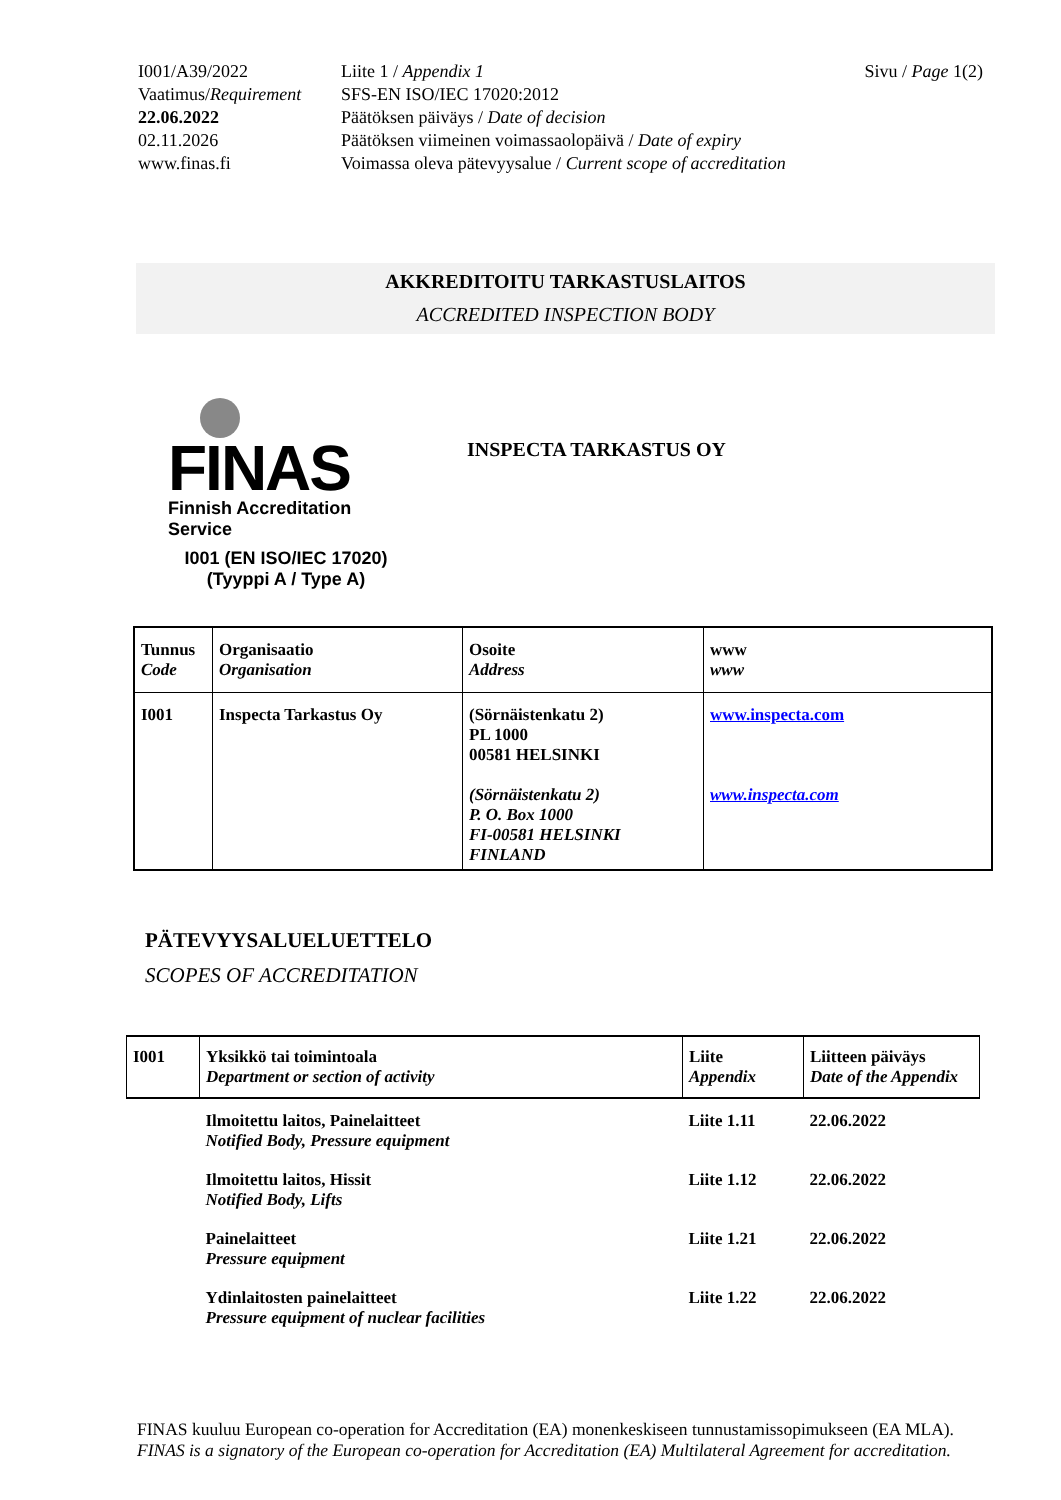I001/A39/2022
Vaatimus/Requirement
22.06.2022
02.11.2026
www.finas.fi
Liite 1 / Appendix 1
SFS-EN ISO/IEC 17020:2012
Päätöksen päiväys / Date of decision
Päätöksen viimeinen voimassaolopäivä / Date of expiry
Voimassa oleva pätevyysalue / Current scope of accreditation
Sivu / Page 1(2)
AKKREDITOITU TARKASTUSLAITOS
ACCREDITED INSPECTION BODY
FINAS
Finnish Accreditation Service
I001 (EN ISO/IEC 17020)
(Tyyppi A / Type A)
INSPECTA TARKASTUS OY
| Tunnus Code | Organisaatio Organisation | Osoite Address | www www |
| I001 | Inspecta Tarkastus Oy | (Sörnäistenkatu 2) PL 1000 00581 HELSINKI (Sörnäistenkatu 2) P. O. Box 1000 FI-00581 HELSINKI FINLAND | www.inspecta.com www.inspecta.com |
PÄTEVYYSALUELUETTELO
SCOPES OF ACCREDITATION
| I001 | Yksikkö tai toimintoala Department or section of activity | Liite Appendix | Liitteen päiväys Date of the Appendix |
| | Ilmoitettu laitos, Painelaitteet Notified Body, Pressure equipment | Liite 1.11 | 22.06.2022 |
| | Ilmoitettu laitos, Hissit Notified Body, Lifts | Liite 1.12 | 22.06.2022 |
| | Painelaitteet Pressure equipment | Liite 1.21 | 22.06.2022 |
| | Ydinlaitosten painelaitteet Pressure equipment of nuclear facilities | Liite 1.22 | 22.06.2022 |
FINAS kuuluu European co-operation for Accreditation (EA) monenkeskiseen tunnustamissopimukseen (EA MLA).
FINAS is a signatory of the European co-operation for Accreditation (EA) Multilateral Agreement for accreditation.